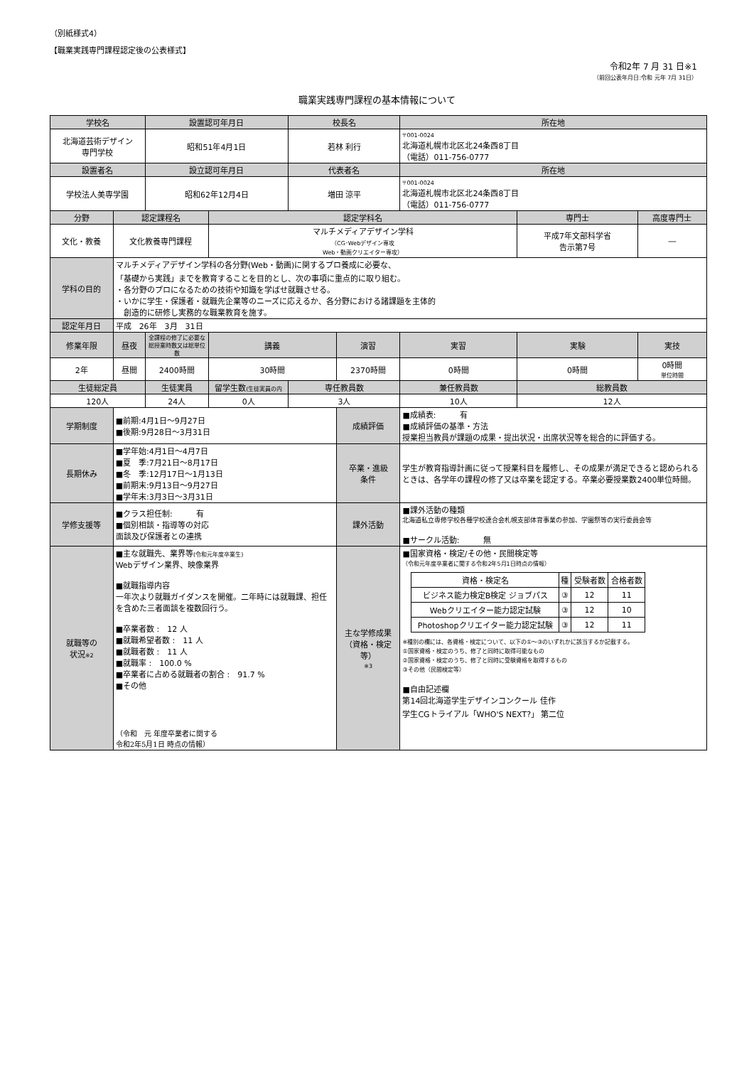（別紙様式4）
【職業実践専門課程認定後の公表様式】
令和2年 7 月 31 日※1
（前回公表年月日:令和 元年 7月 31日）
職業実践専門課程の基本情報について
| 学校名 | | 設置認可年月日 | | 校長名 | | 所在地 | | |
| --- | --- | --- | --- | --- | --- | --- | --- | --- |
| 北海道芸術デザイン 専門学校 | | 昭和51年4月1日 | | 若林 利行 | | 〒001-0024 北海道札幌市北区北24条西8丁目 （電話）011-756-0777 | | |
| 設置者名 | | 設立認可年月日 | | 代表者名 | | 所在地 | | |
| 学校法人美専学園 | | 昭和62年12月4日 | | 増田 涼平 | | 〒001-0024 北海道札幌市北区北24条西8丁目 （電話）011-756-0777 | | |
| 分野 | 認定課程名 | | 認定学科名 | | | | 専門士 | 高度専門士 |
| 文化・教養 | 文化教養専門課程 | | マルチメディアデザイン学科 （CG･Webデザイン専攻 Web・動画クリエイター専攻） | | | | 平成7年文部科学省 告示第7号 | ― |
| 学科の目的 | マルチメディアデザイン学科の各分野(Web・動画)に関するプロ養成に必要な、 「基礎から実践」までを教育することを目的とし、次の事項に重点的に取り組む。 ・各分野のプロになるための技術や知識を学ばせ就職させる。 ・いかに学生・保護者・就職先企業等のニーズに応えるか、各分野における諸課題を主体的 創造的に研修し実務的な職業教育を施す。 | | | | | | | |
| 認定年月日 | 平成 26年 3月 31日 | | | | | | | |
| 修業年限 | 昼夜 | 全課程の修了に必要な総授業時数又は総単位数 | 講義 | | 演習 | 実習 | 実験 | 実技 |
| 2年 | 昼間 | 2400時間 | 30時間 | | 2370時間 | 0時間 | 0時間 | 0時間 単位時間 |
| 生徒総定員 | | 生徒実員 | 留学生数 (生徒実員の内 | 専任教員数 | | 兼任教員数 | 総教員数 | |
| 120人 | | 24人 | 0人 | 3人 | | 10人 | 12人 | |
| 学期制度 | ■前期:4月1日～9月27日 ■後期:9月28日～3月31日 | | | | 成績評価 | ■成績表: 有 ■成績評価の基準・方法 授業担当教員が課題の成果・提出状況・出席状況等を総合的に評価する。 | | |
| 長期休み | ■学年始:4月1日～4月7日 ■夏 季:7月21日～8月17日 ■冬 季:12月17日～1月13日 ■前期末:9月13日～9月27日 ■学年末:3月3日～3月31日 | | | | 卒業・進級 条件 | 学生が教育指導計画に従って授業科目を履修し、その成果が満足できると認められるときは、各学年の課程の修了又は卒業を認定する。卒業必要授業数2400単位時間。 | | |
| 学修支援等 | ■クラス担任制: 有 ■個別相談・指導等の対応 面談及び保護者との連携 | | | | 課外活動 | ■課外活動の種類 北海道私立専修学校各種学校連合会札幌支部体育事業の参加、学園祭等の実行委員会等 ■サークル活動: 無 | | |
| 就職等の 状況 ※2 | ■主な就職先、業界等 (令和元年度卒業生) Webデザイン業界、映像業界 ■就職指導内容 一年次より就職ガイダンスを開催。二年時には就職課、担任を含めた三者面談を複数回行う。 ■卒業者数 : 12 人 ■就職希望者数 : 11 人 ■就職者数 : 11 人 ■就職率 : 100.0 % ■卒業者に占める就職者の割合 : 91.7 % ■その他 （令和 元 年度卒業者に関する 令和2年5月1日 時点の情報） | | | | 主な学修成果 （資格・検定等） ※3 | ■国家資格・検定/その他・民間検定等 （令和元年度卒業者に関する令和2年5月1日時点の情報） / 資格・検定名 / 種 / 受験者数 / 合格者数 / / --- / --- / --- / --- / / ビジネス能力検定B検定 ジョブパス / ③ / 12 / 11 / / Webクリエイター能力認定試験 / ③ / 12 / 10 / / Photoshopクリエイター能力認定試験 / ③ / 12 / 11 / ※種別の欄には、各資格・検定について、以下の①～③のいずれかに該当するか記載する。 ①国家資格・検定のうち、修了と同時に取得可能なもの ②国家資格・検定のうち、修了と同時に受験資格を取得するもの ③その他（民間検定等） ■自由記述欄 第14回北海道学生デザインコンクール 佳作 学生CGトライアル「WHO'S NEXT?」 第二位 | | |